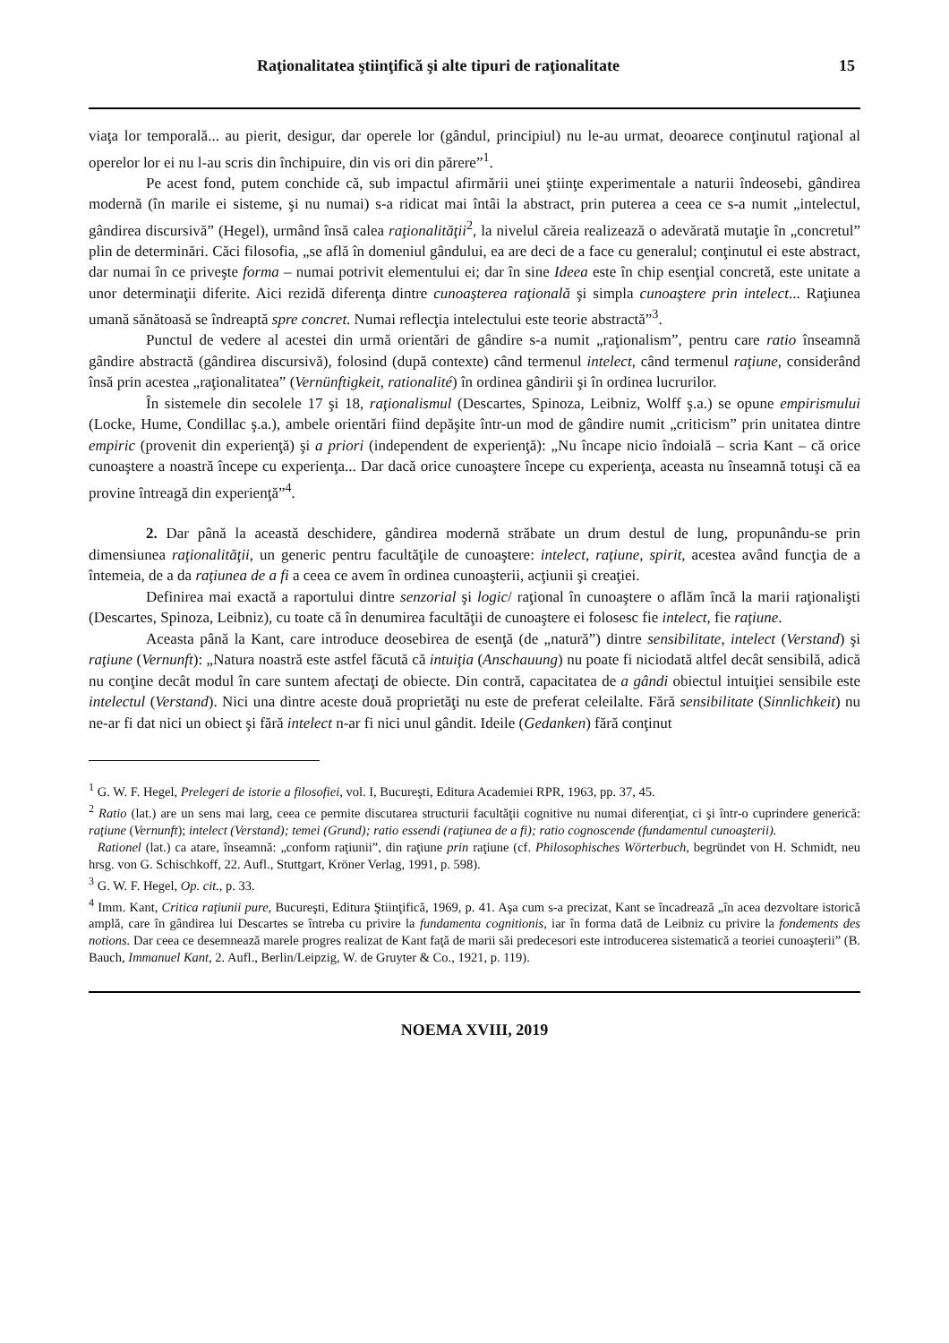Raţionalitatea ştiinţifică şi alte tipuri de raţionalitate 15
viaţa lor temporală... au pierit, desigur, dar operele lor (gândul, principiul) nu le-au urmat, deoarece conţinutul raţional al operelor lor ei nu l-au scris din închipuire, din vis ori din părere”<sup>1</sup>.
Pe acest fond, putem conchide că, sub impactul afirmării unei ştiinţe experimentale a naturii îndeosebi, gândirea modernă (în marile ei sisteme, şi nu numai) s-a ridicat mai întâi la abstract, prin puterea a ceea ce s-a numit „intelectul, gândirea discursivă” (Hegel), urmând însă calea raţionalităţii<sup>2</sup>, la nivelul căreia realizează o adevărată mutaţie în „concretul” plin de determinări. Căci filosofia, „se află în domeniul gândului, ea are deci de a face cu generalul; conţinutul ei este abstract, dar numai în ce priveşte forma – numai potrivit elementului ei; dar în sine Ideea este în chip esenţial concretă, este unitate a unor determinaţii diferite. Aici rezidă diferenţa dintre cunoaşterea raţională şi simpla cunoaştere prin intelect... Raţiunea umană sănătoasă se îndreaptă spre concret. Numai reflecţia intelectului este teorie abstractă”<sup>3</sup>.
Punctul de vedere al acestei din urmă orientări de gândire s-a numit „raţionalism”, pentru care ratio înseamnă gândire abstractă (gândirea discursivă), folosind (după contexte) când termenul intelect, când termenul raţiune, considerând însă prin acestea „raţionalitatea” (Vernünftigkeit, rationalité) în ordinea gândirii şi în ordinea lucrurilor.
În sistemele din secolele 17 şi 18, raţionalismul (Descartes, Spinoza, Leibniz, Wolff ş.a.) se opune empirismului (Locke, Hume, Condillac ş.a.), ambele orientări fiind depăşite într-un mod de gândire numit „criticism” prin unitatea dintre empiric (provenit din experienţă) şi a priori (independent de experienţă): „Nu încape nicio îndoială – scria Kant – că orice cunoaştere a noastră începe cu experienţa... Dar dacă orice cunoaştere începe cu experienţa, aceasta nu înseamnă totuşi că ea provine întreagă din experienţă”<sup>4</sup>.
2. Dar până la această deschidere, gândirea modernă străbate un drum destul de lung, propunându-se prin dimensiunea raţionalităţii, un generic pentru facultăţile de cunoaştere: intelect, raţiune, spirit, acestea având funcţia de a întemeia, de a da raţiunea de a fi a ceea ce avem în ordinea cunoaşterii, acţiunii şi creaţiei.
Definirea mai exactă a raportului dintre senzorial şi logic/ raţional în cunoaştere o aflăm încă la marii raţionalişti (Descartes, Spinoza, Leibniz), cu toate că în denumirea facultăţii de cunoaştere ei folosesc fie intelect, fie raţiune.
Aceasta până la Kant, care introduce deosebirea de esenţă (de „natură”) dintre sensibilitate, intelect (Verstand) şi raţiune (Vernunft): „Natura noastră este astfel făcută că intuiţia (Anschauung) nu poate fi niciodată altfel decât sensibilă, adică nu conţine decât modul în care suntem afectaţi de obiecte. Din contră, capacitatea de a gândi obiectul intuiţiei sensibile este intelectul (Verstand). Nici una dintre aceste două proprietăţi nu este de preferat celeilalte. Fără sensibilitate (Sinnlichkeit) nu ne-ar fi dat nici un obiect şi fără intelect n-ar fi nici unul gândit. Ideile (Gedanken) fără conţinut
<sup>1</sup> G. W. F. Hegel, Prelegeri de istorie a filosofiei, vol. I, Bucureşti, Editura Academiei RPR, 1963, pp. 37, 45.
<sup>2</sup> Ratio (lat.) are un sens mai larg, ceea ce permite discutarea structurii facultăţii cognitive nu numai diferenţiat, ci şi într-o cuprindere generică: raţiune (Vernunft); intelect (Verstand); temei (Grund); ratio essendi (raţiunea de a fi); ratio cognoscende (fundamentul cunoaşterii).
Rationel (lat.) ca atare, înseamnă: „conform raţiunii”, din raţiune prin raţiune (cf. Philosophisches Wörterbuch, begründet von H. Schmidt, neu hrsg. von G. Schischkoff, 22. Aufl., Stuttgart, Kröner Verlag, 1991, p. 598).
<sup>3</sup> G. W. F. Hegel, Op. cit., p. 33.
<sup>4</sup> Imm. Kant, Critica raţiunii pure, Bucureşti, Editura Ştiinţifică, 1969, p. 41. Aşa cum s-a precizat, Kant se încadrează „în acea dezvoltare istorică amplă, care în gândirea lui Descartes se întreba cu privire la fundamenta cognitionis, iar în forma dată de Leibniz cu privire la fondements des notions. Dar ceea ce desemnează marele progres realizat de Kant faţă de marii săi predecesori este introducerea sistematică a teoriei cunoaşterii” (B. Bauch, Immanuel Kant, 2. Aufl., Berlin/Leipzig, W. de Gruyter & Co., 1921, p. 119).
NOEMA XVIII, 2019